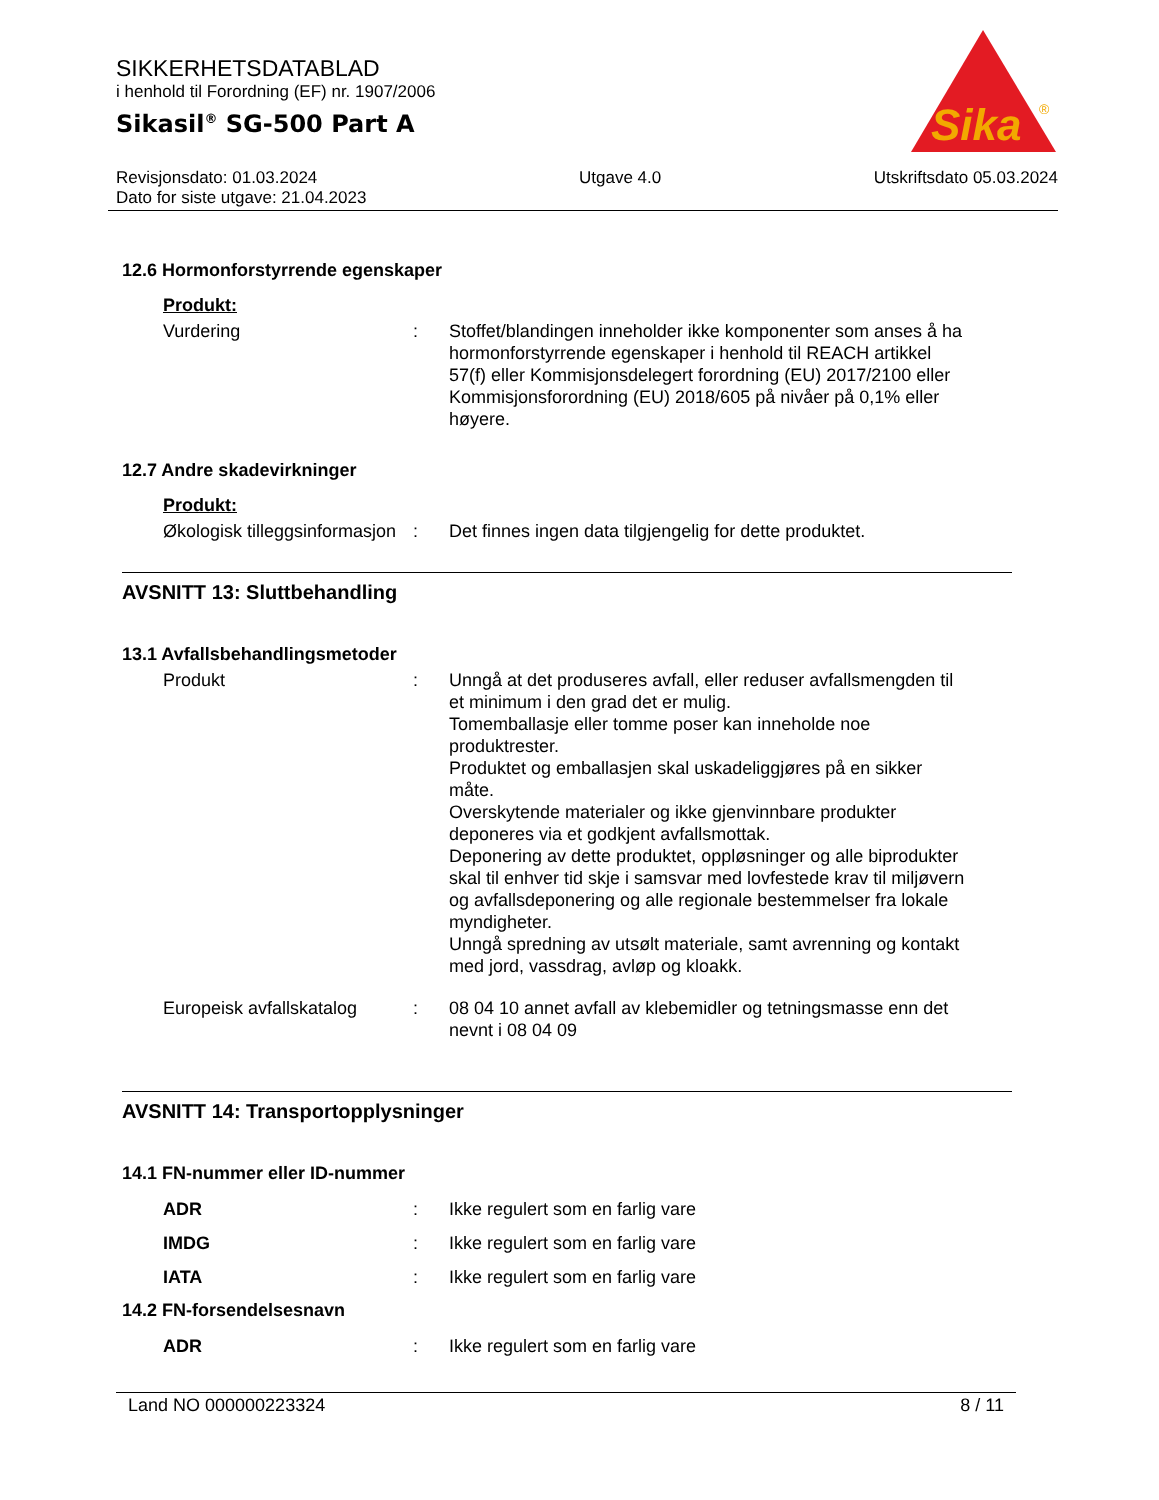Sika
®
SIKKERHETSDATABLAD
i henhold til Forordning (EF) nr. 1907/2006
Sikasil<sup>®</sup> SG-500 Part A
Revisjonsdato: 01.03.2024
Dato for siste utgave: 21.04.2023
Utgave 4.0 Utskriftsdato 05.03.2024
12.6 Hormonforstyrrende egenskaper
Produkt:
Vurdering : Stoffet/blandingen inneholder ikke komponenter som anses å ha hormonforstyrrende egenskaper i henhold til REACH artikkel 57(f) eller Kommisjonsdelegert forordning (EU) 2017/2100 eller Kommisjonsforordning (EU) 2018/605 på nivåer på 0,1% eller høyere.
12.7 Andre skadevirkninger
Produkt:
Økologisk tilleggsinformasjon
: Det finnes ingen data tilgjengelig for dette produktet.
AVSNITT 13: Sluttbehandling
13.1 Avfallsbehandlingsmetoder
Produkt : Unngå at det produseres avfall, eller reduser avfallsmengden til et minimum i den grad det er mulig.
Tomemballasje eller tomme poser kan inneholde noe produktrester.
Produktet og emballasjen skal uskadeliggjøres på en sikker måte.
Overskytende materialer og ikke gjenvinnbare produkter deponeres via et godkjent avfallsmottak.
Deponering av dette produktet, oppløsninger og alle biprodukter skal til enhver tid skje i samsvar med lovfestede krav til miljøvern og avfallsdeponering og alle regionale bestemmelser fra lokale myndigheter.
Unngå spredning av utsølt materiale, samt avrenning og kontakt med jord, vassdrag, avløp og kloakk.
Europeisk avfallskatalog
: 08 04 10 annet avfall av klebemidler og tetningsmasse enn det nevnt i 08 04 09
AVSNITT 14: Transportopplysninger
14.1 FN-nummer eller ID-nummer
ADR : Ikke regulert som en farlig vare
IMDG : Ikke regulert som en farlig vare
IATA : Ikke regulert som en farlig vare
14.2 FN-forsendelsesnavn
ADR : Ikke regulert som en farlig vare
Land NO 000000223324 8 / 11